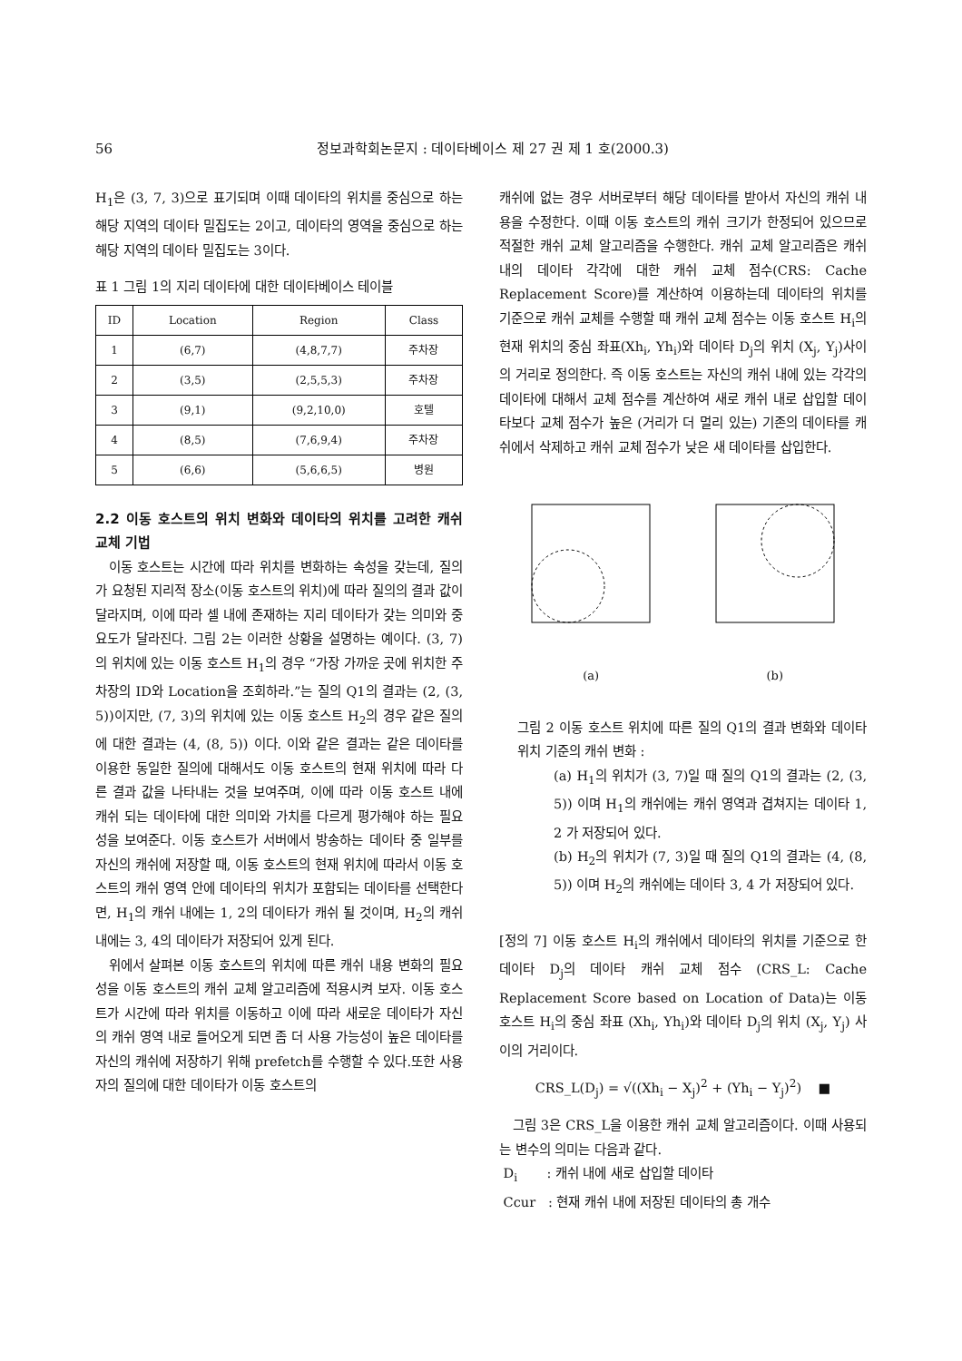56 정보과학회논문지 : 데이타베이스 제 27 권 제 1 호(2000.3)
H<sub>1</sub>은 (3, 7, 3)으로 표기되며 이때 데이타의 위치를 중심으로 하는 해당 지역의 데이타 밀집도는 2이고, 데이타의 영역을 중심으로 하는 해당 지역의 데이타 밀집도는 3이다.
표 1 그림 1의 지리 데이타에 대한 데이타베이스 테이블
| ID | Location | Region | Class |
| --- | --- | --- | --- |
| 1 | (6,7) | (4,8,7,7) | 주차장 |
| 2 | (3,5) | (2,5,5,3) | 주차장 |
| 3 | (9,1) | (9,2,10,0) | 호텔 |
| 4 | (8,5) | (7,6,9,4) | 주차장 |
| 5 | (6,6) | (5,6,6,5) | 병원 |
2.2 이동 호스트의 위치 변화와 데이타의 위치를 고려한 캐쉬 교체 기법
이동 호스트는 시간에 따라 위치를 변화하는 속성을 갖는데, 질의가 요청된 지리적 장소(이동 호스트의 위치)에 따라 질의의 결과 값이 달라지며, 이에 따라 셀 내에 존재하는 지리 데이타가 갖는 의미와 중요도가 달라진다. 그림 2는 이러한 상황을 설명하는 예이다. (3, 7)의 위치에 있는 이동 호스트 H<sub>1</sub>의 경우 “가장 가까운 곳에 위치한 주차장의 ID와 Location을 조회하라.”는 질의 Q1의 결과는 (2, (3, 5))이지만, (7, 3)의 위치에 있는 이동 호스트 H<sub>2</sub>의 경우 같은 질의에 대한 결과는 (4, (8, 5)) 이다. 이와 같은 결과는 같은 데이타를 이용한 동일한 질의에 대해서도 이동 호스트의 현재 위치에 따라 다른 결과 값을 나타내는 것을 보여주며, 이에 따라 이동 호스트 내에 캐쉬 되는 데이타에 대한 의미와 가치를 다르게 평가해야 하는 필요성을 보여준다. 이동 호스트가 서버에서 방송하는 데이타 중 일부를 자신의 캐쉬에 저장할 때, 이동 호스트의 현재 위치에 따라서 이동 호스트의 캐쉬 영역 안에 데이타의 위치가 포함되는 데이타를 선택한다면, H<sub>1</sub>의 캐쉬 내에는 1, 2의 데이타가 캐쉬 될 것이며, H<sub>2</sub>의 캐쉬 내에는 3, 4의 데이타가 저장되어 있게 된다.
위에서 살펴본 이동 호스트의 위치에 따른 캐쉬 내용 변화의 필요성을 이동 호스트의 캐쉬 교체 알고리즘에 적용시켜 보자. 이동 호스트가 시간에 따라 위치를 이동하고 이에 따라 새로운 데이타가 자신의 캐쉬 영역 내로 들어오게 되면 좀 더 사용 가능성이 높은 데이타를 자신의 캐쉬에 저장하기 위해 prefetch를 수행할 수 있다.또한 사용자의 질의에 대한 데이타가 이동 호스트의
캐쉬에 없는 경우 서버로부터 해당 데이타를 받아서 자신의 캐쉬 내용을 수정한다. 이때 이동 호스트의 캐쉬 크기가 한정되어 있으므로 적절한 캐쉬 교체 알고리즘을 수행한다. 캐쉬 교체 알고리즘은 캐쉬 내의 데이타 각각에 대한 캐쉬 교체 점수(CRS: Cache Replacement Score)를 계산하여 이용하는데 데이타의 위치를 기준으로 캐쉬 교체를 수행할 때 캐쉬 교체 점수는 이동 호스트 H<sub>i</sub>의 현재 위치의 중심 좌표(Xh<sub>i</sub>, Yh<sub>i</sub>)와 데이타 D<sub>j</sub>의 위치 (X<sub>j</sub>, Y<sub>j</sub>)사이의 거리로 정의한다. 즉 이동 호스트는 자신의 캐쉬 내에 있는 각각의 데이타에 대해서 교체 점수를 계산하여 새로 캐쉬 내로 삽입할 데이타보다 교체 점수가 높은 (거리가 더 멀리 있는) 기존의 데이타를 캐쉬에서 삭제하고 캐쉬 교체 점수가 낮은 새 데이타를 삽입한다.
(a)
(b)
그림 2 이동 호스트 위치에 따른 질의 Q1의 결과 변화와 데이타 위치 기준의 캐쉬 변화 :
(a) H<sub>1</sub>의 위치가 (3, 7)일 때 질의 Q1의 결과는 (2, (3, 5)) 이며 H<sub>1</sub>의 캐쉬에는 캐쉬 영역과 겹쳐지는 데이타 1, 2 가 저장되어 있다.
(b) H<sub>2</sub>의 위치가 (7, 3)일 때 질의 Q1의 결과는 (4, (8, 5)) 이며 H<sub>2</sub>의 캐쉬에는 데이타 3, 4 가 저장되어 있다.
[정의 7] 이동 호스트 H<sub>i</sub>의 캐쉬에서 데이타의 위치를 기준으로 한 데이타 D<sub>j</sub>의 데이타 캐쉬 교체 점수 (CRS_L: Cache Replacement Score based on Location of Data)는 이동 호스트 H<sub>i</sub>의 중심 좌표 (Xh<sub>i</sub>, Yh<sub>i</sub>)와 데이타 D<sub>j</sub>의 위치 (X<sub>j</sub>, Y<sub>j</sub>) 사이의 거리이다.
CRS_L(D<sub>j</sub>) = √((Xh<sub>i</sub> − X<sub>j</sub>)<sup>2</sup> + (Yh<sub>i</sub> − Y<sub>j</sub>)<sup>2</sup>) ■
그림 3은 CRS_L을 이용한 캐쉬 교체 알고리즘이다. 이때 사용되는 변수의 의미는 다음과 같다.
D<sub>i</sub> : 캐쉬 내에 새로 삽입할 데이타
Ccur : 현재 캐쉬 내에 저장된 데이타의 총 개수